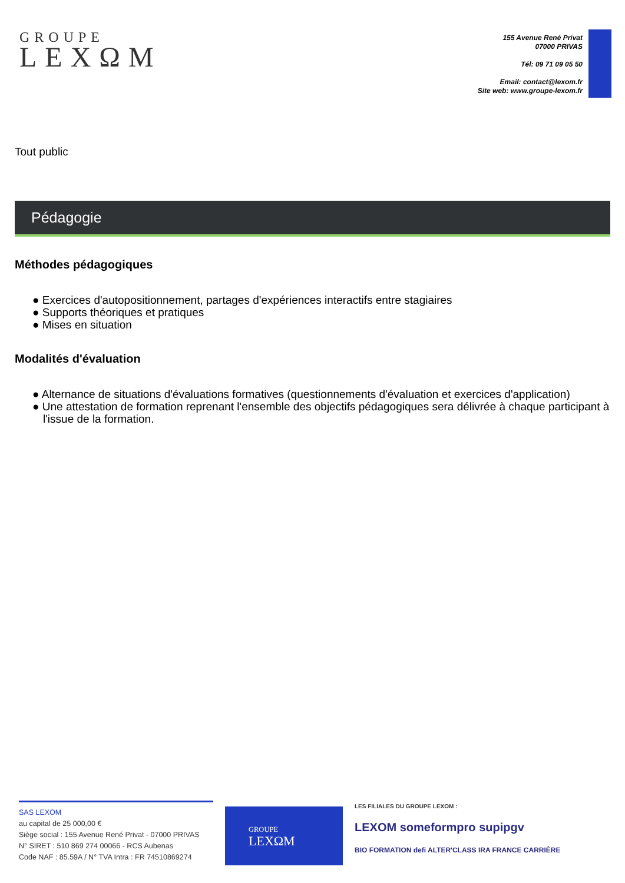GROUPE
LEXΩM
155 Avenue René Privat
07000 PRIVAS
Tél: 09 71 09 05 50
Email: contact@lexom.fr
Site web: www.groupe-lexom.fr
Tout public
Pédagogie
Méthodes pédagogiques
● Exercices d'autopositionnement, partages d'expériences interactifs entre stagiaires
● Supports théoriques et pratiques
● Mises en situation
Modalités d'évaluation
● Alternance de situations d'évaluations formatives (questionnements d'évaluation et exercices d'application)
● Une attestation de formation reprenant l'ensemble des objectifs pédagogiques sera délivrée à chaque participant à l'issue de la formation.
SAS LEXOM
au capital de 25 000,00 €
Siège social : 155 Avenue René Privat - 07000 PRIVAS
N° SIRET : 510 869 274 00066 - RCS Aubenas
Code NAF : 85.59A / N° TVA Intra : FR 74510869274
GROUPE
LEXΩM
LES FILIALES DU GROUPE LEXOM :
LEXOM someformpro supipgv
BIO FORMATION defi ALTER'CLASS IRA FRANCE CARRIÈRE